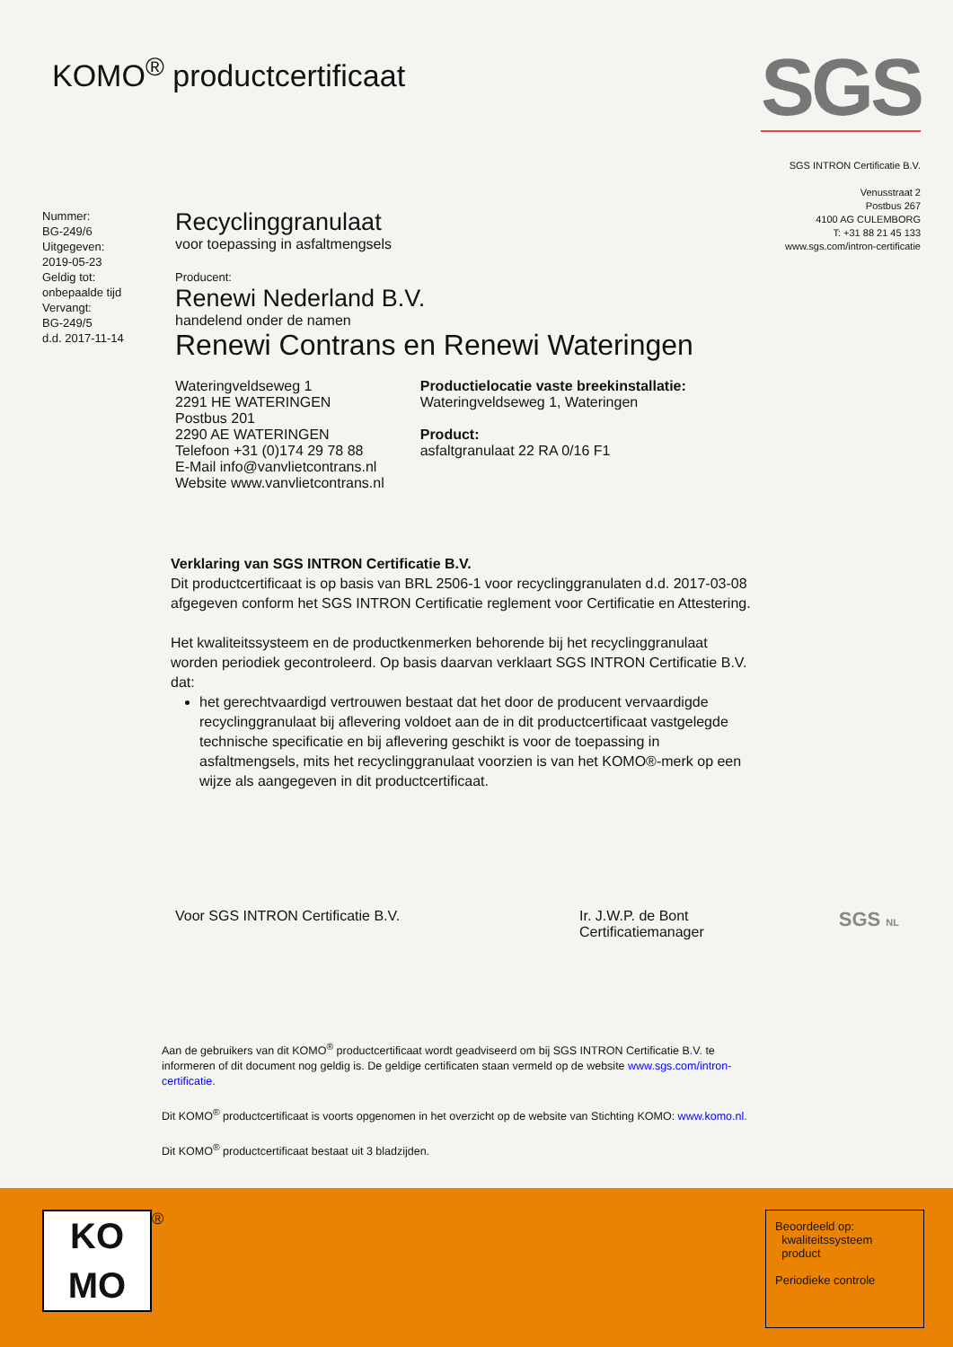KOMO<sup>®</sup> productcertificaat
SGS
SGS INTRON Certificatie B.V.
Venusstraat 2
Postbus 267
4100 AG CULEMBORG
T: +31 88 21 45 133
www.sgs.com/intron-certificatie
Nummer:
BG-249/6
Uitgegeven:
2019-05-23
Geldig tot:
onbepaalde tijd
Vervangt:
BG-249/5
d.d. 2017-11-14
Recyclinggranulaat
voor toepassing in asfaltmengsels
Producent:
Renewi Nederland B.V.
handelend onder de namen
Renewi Contrans en Renewi Wateringen
Wateringveldseweg 1
2291 HE WATERINGEN
Postbus 201
2290 AE WATERINGEN
Telefoon +31 (0)174 29 78 88
E-Mail info@vanvlietcontrans.nl
Website www.vanvlietcontrans.nl
Productielocatie vaste breekinstallatie:
Wateringveldseweg 1, Wateringen
Product:
asfaltgranulaat 22 RA 0/16 F1
Verklaring van SGS INTRON Certificatie B.V.
Dit productcertificaat is op basis van BRL 2506-1 voor recyclinggranulaten d.d. 2017-03-08 afgegeven conform het SGS INTRON Certificatie reglement voor Certificatie en Attestering.
Het kwaliteitssysteem en de productkenmerken behorende bij het recyclinggranulaat worden periodiek gecontroleerd. Op basis daarvan verklaart SGS INTRON Certificatie B.V. dat:
het gerechtvaardigd vertrouwen bestaat dat het door de producent vervaardigde recyclinggranulaat bij aflevering voldoet aan de in dit productcertificaat vastgelegde technische specificatie en bij aflevering geschikt is voor de toepassing in asfaltmengsels, mits het recyclinggranulaat voorzien is van het KOMO®-merk op een wijze als aangegeven in dit productcertificaat.
Voor SGS INTRON Certificatie B.V. Ir. J.W.P. de Bont
Certificatiemanager
SGS NL
Aan de gebruikers van dit KOMO<sup>®</sup> productcertificaat wordt geadviseerd om bij SGS INTRON Certificatie B.V. te informeren of dit document nog geldig is. De geldige certificaten staan vermeld op de website www.sgs.com/intron-certificatie.
Dit KOMO<sup>®</sup> productcertificaat is voorts opgenomen in het overzicht op de website van Stichting KOMO: www.komo.nl.
Dit KOMO<sup>®</sup> productcertificaat bestaat uit 3 bladzijden.
KO
MO
®
Beoordeeld op:
kwaliteitssysteem
product
Periodieke controle